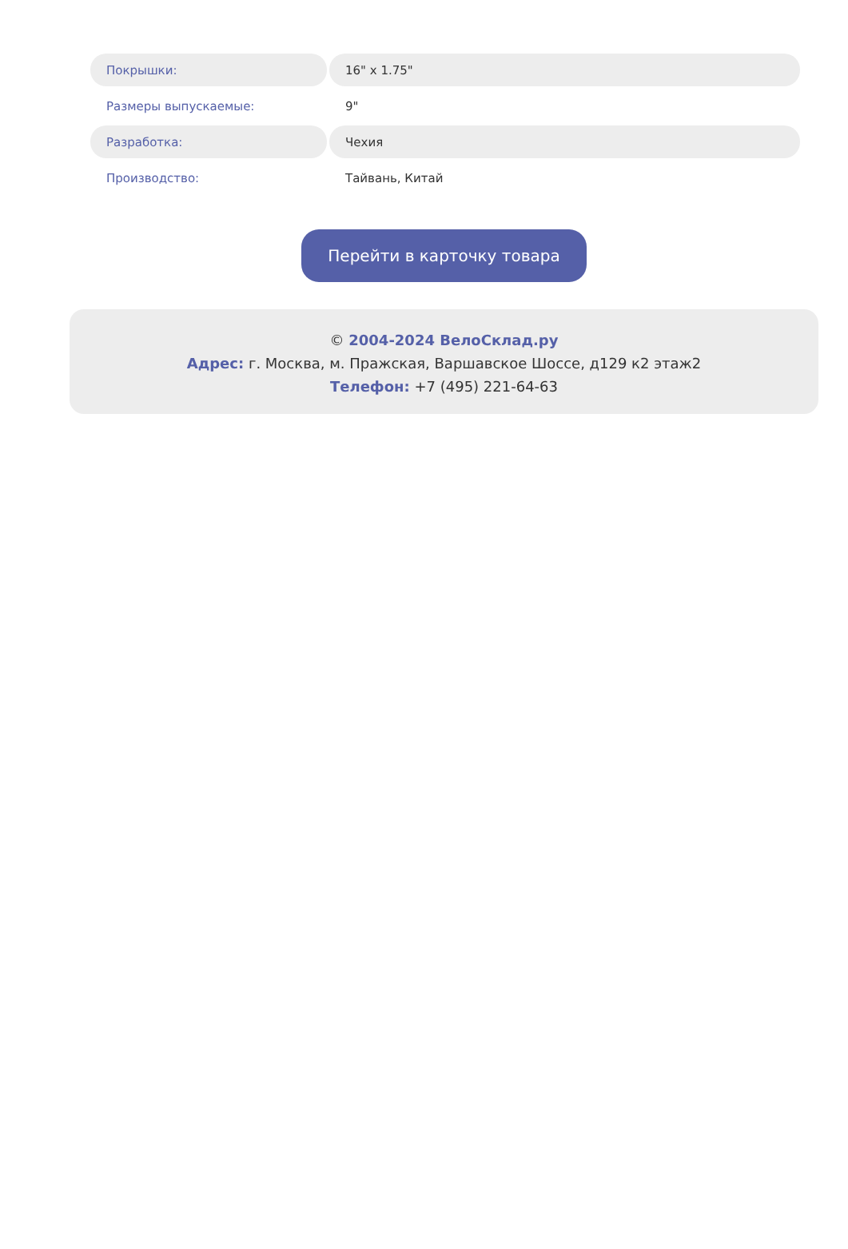| Покрышки: | 16" x 1.75" |
| Размеры выпускаемые: | 9" |
| Разработка: | Чехия |
| Производство: | Тайвань, Китай |
Перейти в карточку товара
© 2004-2024 ВелоСклад.ру
Адрес: г. Москва, м. Пражская, Варшавское Шоссе, д129 к2 этаж2
Телефон: +7 (495) 221-64-63